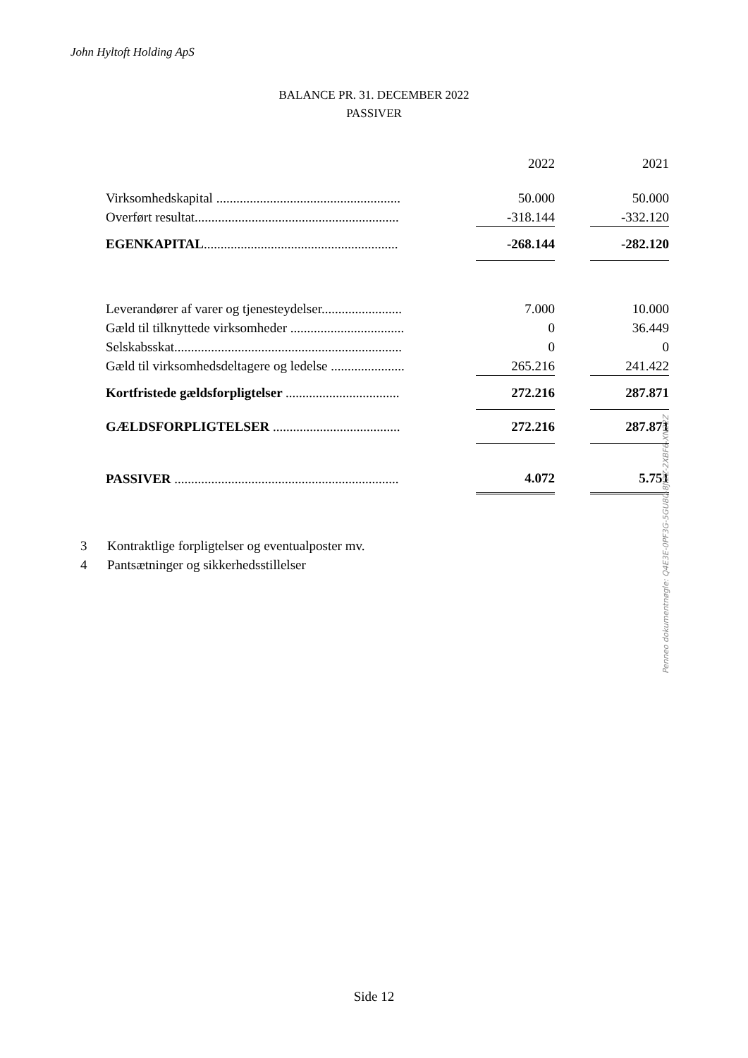John Hyltoft Holding ApS
BALANCE PR. 31. DECEMBER 2022
PASSIVER
| | | 2022 | | 2021 |
| Virksomhedskapital ....................................................... | | 50.000 | | 50.000 |
| Overført resultat............................................................. | | -318.144 | | -332.120 |
| EGENKAPITAL .......................................................... | | -268.144 | | -282.120 |
| Leverandører af varer og tjenesteydelser........................ | | 7.000 | | 10.000 |
| Gæld til tilknyttede virksomheder .................................. | | 0 | | 36.449 |
| Selskabsskat.................................................................... | | 0 | | 0 |
| Gæld til virksomhedsdeltagere og ledelse ...................... | | 265.216 | | 241.422 |
| Kortfristede gældsforpligtelser .................................. | | 272.216 | | 287.871 |
| GÆLDSFORPLIGTELSER ...................................... | | 272.216 | | 287.871 |
| PASSIVER ................................................................... | | 4.072 | | 5.751 |
3 Kontraktlige forpligtelser og eventualposter mv.
4 Pantsætninger og sikkerhedsstillelser
Side 12
Penneo dokumentnøgle: Q4E3E-0PF3G-5GU80-8JI2Z-2XBF6-XN22Z